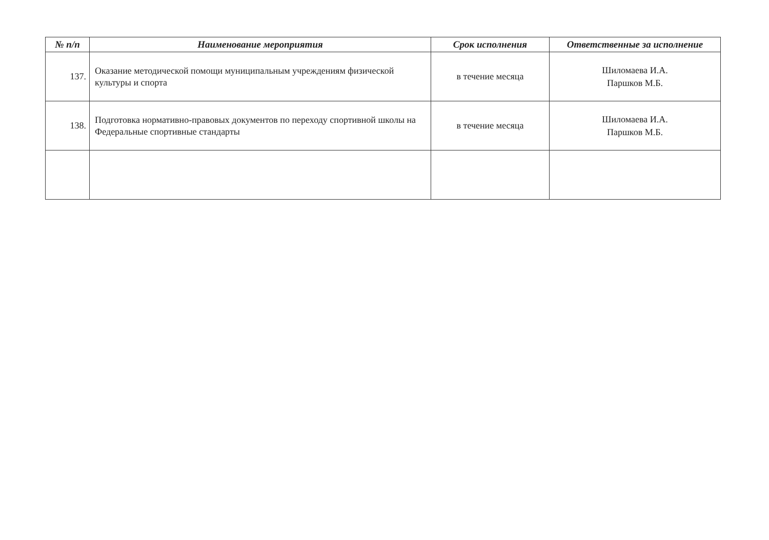| № п/п | Наименование мероприятия | Срок исполнения | Ответственные за исполнение |
| --- | --- | --- | --- |
| 137. | Оказание методической помощи муниципальным учреждениям физической культуры и спорта | в течение месяца | Шиломаева И.А. Паршков М.Б. |
| 138. | Подготовка нормативно-правовых документов по переходу спортивной школы на Федеральные спортивные стандарты | в течение месяца | Шиломаева И.А. Паршков М.Б. |